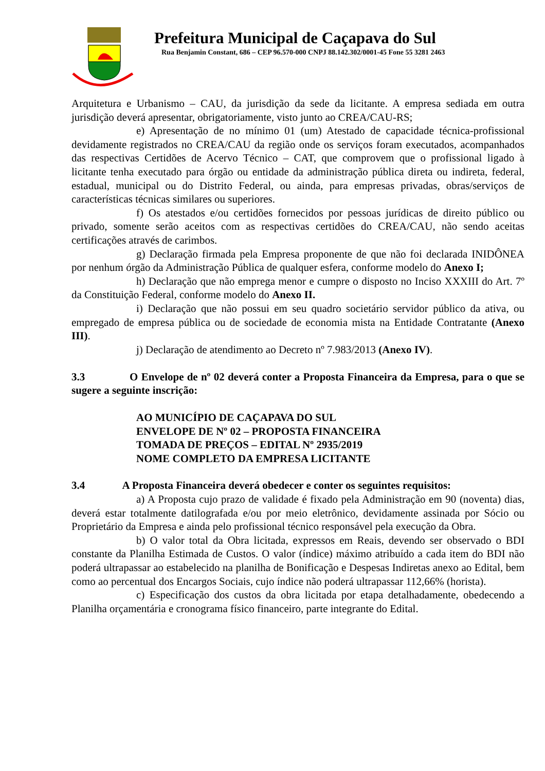Prefeitura Municipal de Caçapava do Sul
Rua Benjamin Constant, 686 – CEP 96.570-000 CNPJ 88.142.302/0001-45 Fone 55 3281 2463
Arquitetura e Urbanismo – CAU, da jurisdição da sede da licitante. A empresa sediada em outra jurisdição deverá apresentar, obrigatoriamente, visto junto ao CREA/CAU-RS;
e) Apresentação de no mínimo 01 (um) Atestado de capacidade técnica-profissional devidamente registrados no CREA/CAU da região onde os serviços foram executados, acompanhados das respectivas Certidões de Acervo Técnico – CAT, que comprovem que o profissional ligado à licitante tenha executado para órgão ou entidade da administração pública direta ou indireta, federal, estadual, municipal ou do Distrito Federal, ou ainda, para empresas privadas, obras/serviços de características técnicas similares ou superiores.
f) Os atestados e/ou certidões fornecidos por pessoas jurídicas de direito público ou privado, somente serão aceitos com as respectivas certidões do CREA/CAU, não sendo aceitas certificações através de carimbos.
g) Declaração firmada pela Empresa proponente de que não foi declarada INIDÔNEA por nenhum órgão da Administração Pública de qualquer esfera, conforme modelo do Anexo I;
h) Declaração que não emprega menor e cumpre o disposto no Inciso XXXIII do Art. 7º da Constituição Federal, conforme modelo do Anexo II.
i) Declaração que não possui em seu quadro societário servidor público da ativa, ou empregado de empresa pública ou de sociedade de economia mista na Entidade Contratante (Anexo III).
j) Declaração de atendimento ao Decreto nº 7.983/2013 (Anexo IV).
3.3 O Envelope de nº 02 deverá conter a Proposta Financeira da Empresa, para o que se sugere a seguinte inscrição:
AO MUNICÍPIO DE CAÇAPAVA DO SUL
ENVELOPE DE Nº 02 – PROPOSTA FINANCEIRA
TOMADA DE PREÇOS – EDITAL Nº 2935/2019
NOME COMPLETO DA EMPRESA LICITANTE
3.4 A Proposta Financeira deverá obedecer e conter os seguintes requisitos:
a) A Proposta cujo prazo de validade é fixado pela Administração em 90 (noventa) dias, deverá estar totalmente datilografada e/ou por meio eletrônico, devidamente assinada por Sócio ou Proprietário da Empresa e ainda pelo profissional técnico responsável pela execução da Obra.
b) O valor total da Obra licitada, expressos em Reais, devendo ser observado o BDI constante da Planilha Estimada de Custos. O valor (índice) máximo atribuído a cada item do BDI não poderá ultrapassar ao estabelecido na planilha de Bonificação e Despesas Indiretas anexo ao Edital, bem como ao percentual dos Encargos Sociais, cujo índice não poderá ultrapassar 112,66% (horista).
c) Especificação dos custos da obra licitada por etapa detalhadamente, obedecendo a Planilha orçamentária e cronograma físico financeiro, parte integrante do Edital.